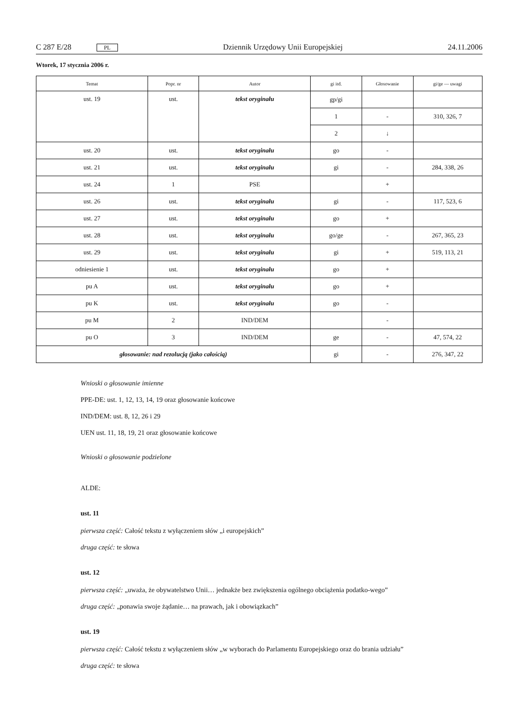C 287 E/28 PL Dziennik Urzędowy Unii Europejskiej 24.11.2006
Wtorek, 17 stycznia 2006 r.
| Temat | Popr. nr | Autor | gi itd. | Głosowanie | gi/ge — uwagi |
| --- | --- | --- | --- | --- | --- |
| ust. 19 | ust. | tekst oryginału | gp/gi | | |
| | | | 1 | - | 310, 326, 7 |
| | | | 2 | ↓ | |
| ust. 20 | ust. | tekst oryginału | go | - | |
| ust. 21 | ust. | tekst oryginału | gi | - | 284, 338, 26 |
| ust. 24 | 1 | PSE | | + | |
| ust. 26 | ust. | tekst oryginału | gi | - | 117, 523, 6 |
| ust. 27 | ust. | tekst oryginału | go | + | |
| ust. 28 | ust. | tekst oryginału | go/ge | - | 267, 365, 23 |
| ust. 29 | ust. | tekst oryginału | gi | + | 519, 113, 21 |
| odniesienie 1 | ust. | tekst oryginału | go | + | |
| pu A | ust. | tekst oryginału | go | + | |
| pu K | ust. | tekst oryginału | go | - | |
| pu M | 2 | IND/DEM | | - | |
| pu O | 3 | IND/DEM | ge | - | 47, 574, 22 |
| głosowanie: nad rezolucją (jako całością) | | | gi | - | 276, 347, 22 |
Wnioski o głosowanie imienne
PPE-DE: ust. 1, 12, 13, 14, 19 oraz głosowanie końcowe
IND/DEM: ust. 8, 12, 26 i 29
UEN ust. 11, 18, 19, 21 oraz głosowanie końcowe
Wnioski o głosowanie podzielone
ALDE:
ust. 11
pierwsza część: Całość tekstu z wyłączeniem słów „i europejskich”
druga część: te słowa
ust. 12
pierwsza część: „uważa, że obywatelstwo Unii… jednakże bez zwiększenia ogólnego obciążenia podatko-wego”
druga część: „ponawia swoje żądanie… na prawach, jak i obowiązkach”
ust. 19
pierwsza część: Całość tekstu z wyłączeniem słów „w wyborach do Parlamentu Europejskiego oraz do brania udziału”
druga część: te słowa